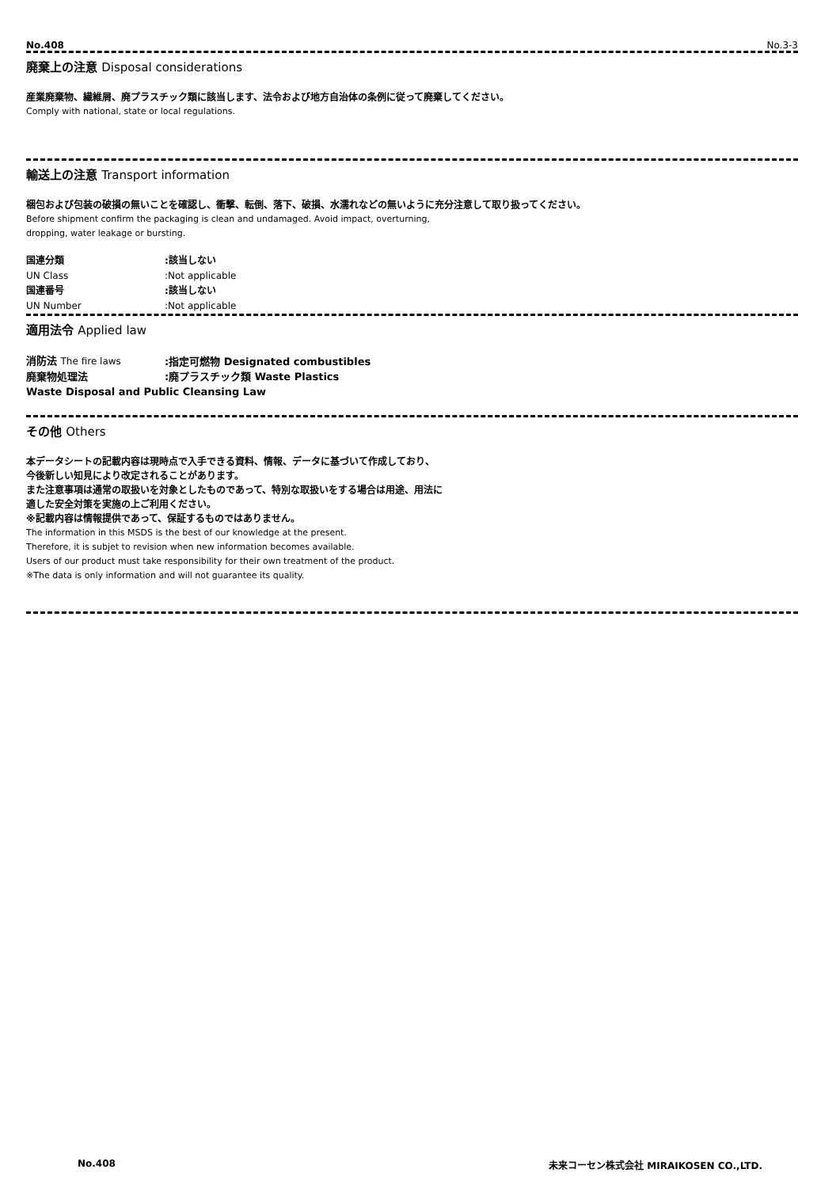No.408 No.3-3
廃棄上の注意 Disposal considerations
産業廃棄物、繊維屑、廃プラスチック類に該当します、法令および地方自治体の条例に従って廃棄してください。
Comply with national, state or local regulations.
輸送上の注意 Transport information
梱包および包装の破損の無いことを確認し、衝撃、転倒、落下、破損、水濡れなどの無いように充分注意して取り扱ってください。
Before shipment confirm the packaging is clean and undamaged. Avoid impact, overturning,
dropping, water leakage or bursting.
| 国連分類 | :該当しない |
| UN Class | :Not applicable |
| 国連番号 | :該当しない |
| UN Number | :Not applicable |
適用法令 Applied law
| 消防法 The fire laws | :指定可燃物 Designated combustibles |
| 廃棄物処理法 | :廃プラスチック類 Waste Plastics |
| Waste Disposal and Public Cleansing Law | |
その他 Others
本データシートの記載内容は現時点で入手できる資料、情報、データに基づいて作成しており、
今後新しい知見により改定されることがあります。
また注意事項は通常の取扱いを対象としたものであって、特別な取扱いをする場合は用途、用法に
適した安全対策を実施の上ご利用ください。
※記載内容は情報提供であって、保証するものではありません。
The information in this MSDS is the best of our knowledge at the present.
Therefore, it is subjet to revision when new information becomes available.
Users of our product must take responsibility for their own treatment of the product.
※The data is only information and will not guarantee its quality.
No.408 未来コーセン株式会社 MIRAIKOSEN CO.,LTD.